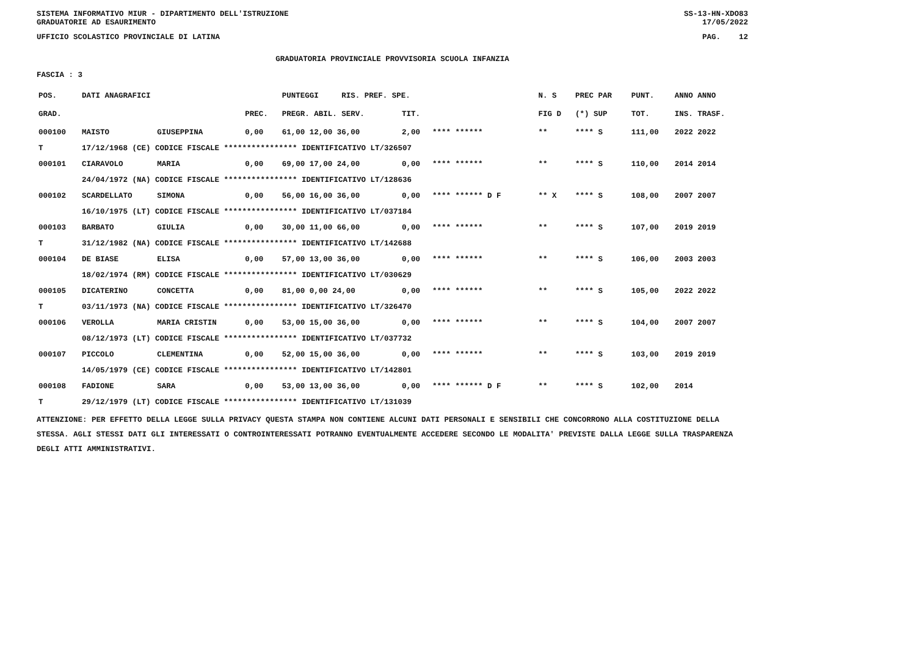SISTEMA INFORMATIVO MIUR - DIPARTIMENTO DELL'ISTRUZIONE
GRADUATORIE AD ESAURIMENTO SS-13-HN-XDO83
17/05/2022
UFFICIO SCOLASTICO PROVINCIALE DI LATINA PAG. 12
GRADUATORIA PROVINCIALE PROVVISORIA SCUOLA INFANZIA
FASCIA : 3
| POS. | DATI ANAGRAFICI | | | PUNTEGGI RIS. PREF. SPE. | | | | N. S | PREC PAR | PUNT. | ANNO ANNO |
| --- | --- | --- | --- | --- | --- | --- | --- | --- | --- | --- | --- |
| GRAD. | | | PREC. | PREGR. ABIL. SERV. | TIT. | | | FIG D | (*) SUP | TOT. | INS. TRASF. |
| 000100 | MAISTO | GIUSEPPINA | 0,00 | 61,00 12,00 36,00 | 2,00 | **** ****** | | ** | **** S | 111,00 | 2022 2022 |
| T | 17/12/1968 (CE) CODICE FISCALE **************** IDENTIFICATIVO LT/326507 | | | | | | | | | | |
| 000101 | CIARAVOLO | MARIA | 0,00 | 69,00 17,00 24,00 | 0,00 | **** ****** | | ** | **** S | 110,00 | 2014 2014 |
| | 24/04/1972 (NA) CODICE FISCALE **************** IDENTIFICATIVO LT/128636 | | | | | | | | | | |
| 000102 | SCARDELLATO | SIMONA | 0,00 | 56,00 16,00 36,00 | 0,00 | **** ****** D F | | ** X | **** S | 108,00 | 2007 2007 |
| | 16/10/1975 (LT) CODICE FISCALE **************** IDENTIFICATIVO LT/037184 | | | | | | | | | | |
| 000103 | BARBATO | GIULIA | 0,00 | 30,00 11,00 66,00 | 0,00 | **** ****** | | ** | **** S | 107,00 | 2019 2019 |
| T | 31/12/1982 (NA) CODICE FISCALE **************** IDENTIFICATIVO LT/142688 | | | | | | | | | | |
| 000104 | DE BIASE | ELISA | 0,00 | 57,00 13,00 36,00 | 0,00 | **** ****** | | ** | **** S | 106,00 | 2003 2003 |
| | 18/02/1974 (RM) CODICE FISCALE **************** IDENTIFICATIVO LT/030629 | | | | | | | | | | |
| 000105 | DICATERINO | CONCETTA | 0,00 | 81,00 0,00 24,00 | 0,00 | **** ****** | | ** | **** S | 105,00 | 2022 2022 |
| T | 03/11/1973 (NA) CODICE FISCALE **************** IDENTIFICATIVO LT/326470 | | | | | | | | | | |
| 000106 | VEROLLA | MARIA CRISTIN | 0,00 | 53,00 15,00 36,00 | 0,00 | **** ****** | | ** | **** S | 104,00 | 2007 2007 |
| | 08/12/1973 (LT) CODICE FISCALE **************** IDENTIFICATIVO LT/037732 | | | | | | | | | | |
| 000107 | PICCOLO | CLEMENTINA | 0,00 | 52,00 15,00 36,00 | 0,00 | **** ****** | | ** | **** S | 103,00 | 2019 2019 |
| | 14/05/1979 (CE) CODICE FISCALE **************** IDENTIFICATIVO LT/142801 | | | | | | | | | | |
| 000108 | FADIONE | SARA | 0,00 | 53,00 13,00 36,00 | 0,00 | **** ****** D F | | ** | **** S | 102,00 | 2014 |
| T | 29/12/1979 (LT) CODICE FISCALE **************** IDENTIFICATIVO LT/131039 | | | | | | | | | | |
ATTENZIONE: PER EFFETTO DELLA LEGGE SULLA PRIVACY QUESTA STAMPA NON CONTIENE ALCUNI DATI PERSONALI E SENSIBILI CHE CONCORRONO ALLA COSTITUZIONE DELLA STESSA. AGLI STESSI DATI GLI INTERESSATI O CONTROINTERESSATI POTRANNO EVENTUALMENTE ACCEDERE SECONDO LE MODALITA' PREVISTE DALLA LEGGE SULLA TRASPARENZA DEGLI ATTI AMMINISTRATIVI.